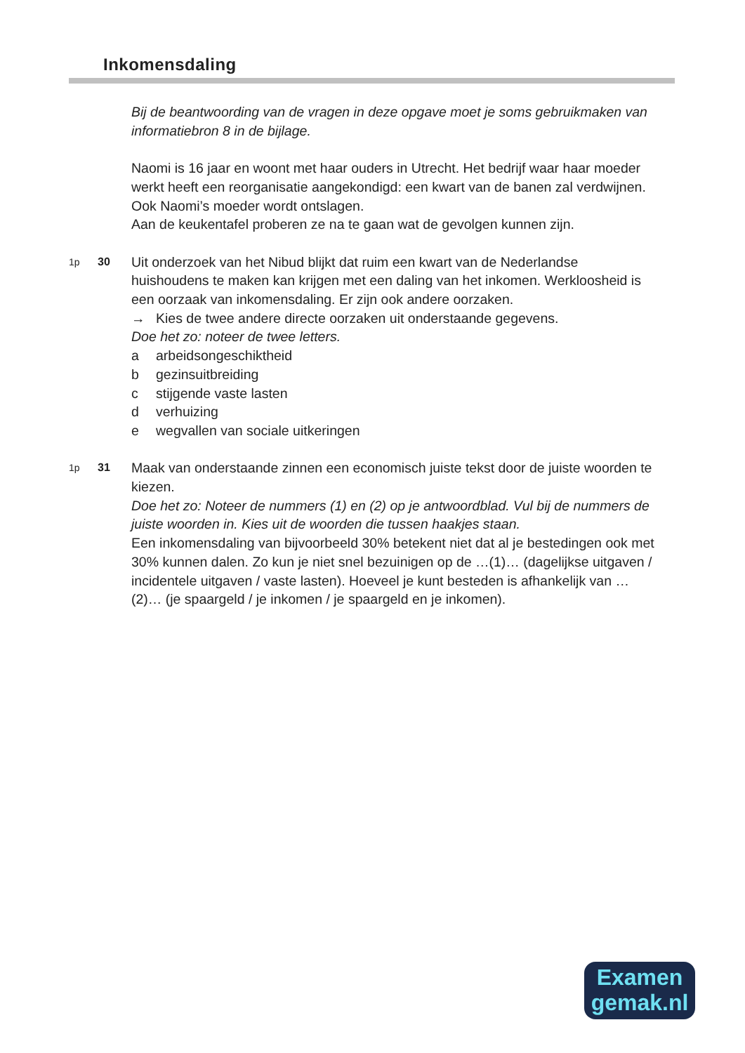Inkomensdaling
Bij de beantwoording van de vragen in deze opgave moet je soms gebruikmaken van informatiebron 8 in de bijlage.
Naomi is 16 jaar en woont met haar ouders in Utrecht. Het bedrijf waar haar moeder werkt heeft een reorganisatie aangekondigd: een kwart van de banen zal verdwijnen. Ook Naomi’s moeder wordt ontslagen.
Aan de keukentafel proberen ze na te gaan wat de gevolgen kunnen zijn.
1p 30
Uit onderzoek van het Nibud blijkt dat ruim een kwart van de Nederlandse huishoudens te maken kan krijgen met een daling van het inkomen. Werkloosheid is een oorzaak van inkomensdaling. Er zijn ook andere oorzaken.
→ Kies de twee andere directe oorzaken uit onderstaande gegevens.
Doe het zo: noteer de twee letters.
a arbeidsongeschiktheid
b gezinsuitbreiding
c stijgende vaste lasten
d verhuizing
e wegvallen van sociale uitkeringen
1p 31
Maak van onderstaande zinnen een economisch juiste tekst door de juiste woorden te kiezen.
Doe het zo: Noteer de nummers (1) en (2) op je antwoordblad. Vul bij de nummers de juiste woorden in. Kies uit de woorden die tussen haakjes staan.
Een inkomensdaling van bijvoorbeeld 30% betekent niet dat al je bestedingen ook met 30% kunnen dalen. Zo kun je niet snel bezuinigen op de …(1)… (dagelijkse uitgaven / incidentele uitgaven / vaste lasten). Hoeveel je kunt besteden is afhankelijk van …(2)… (je spaargeld / je inkomen / je spaargeld en je inkomen).
Examen
gemak.nl